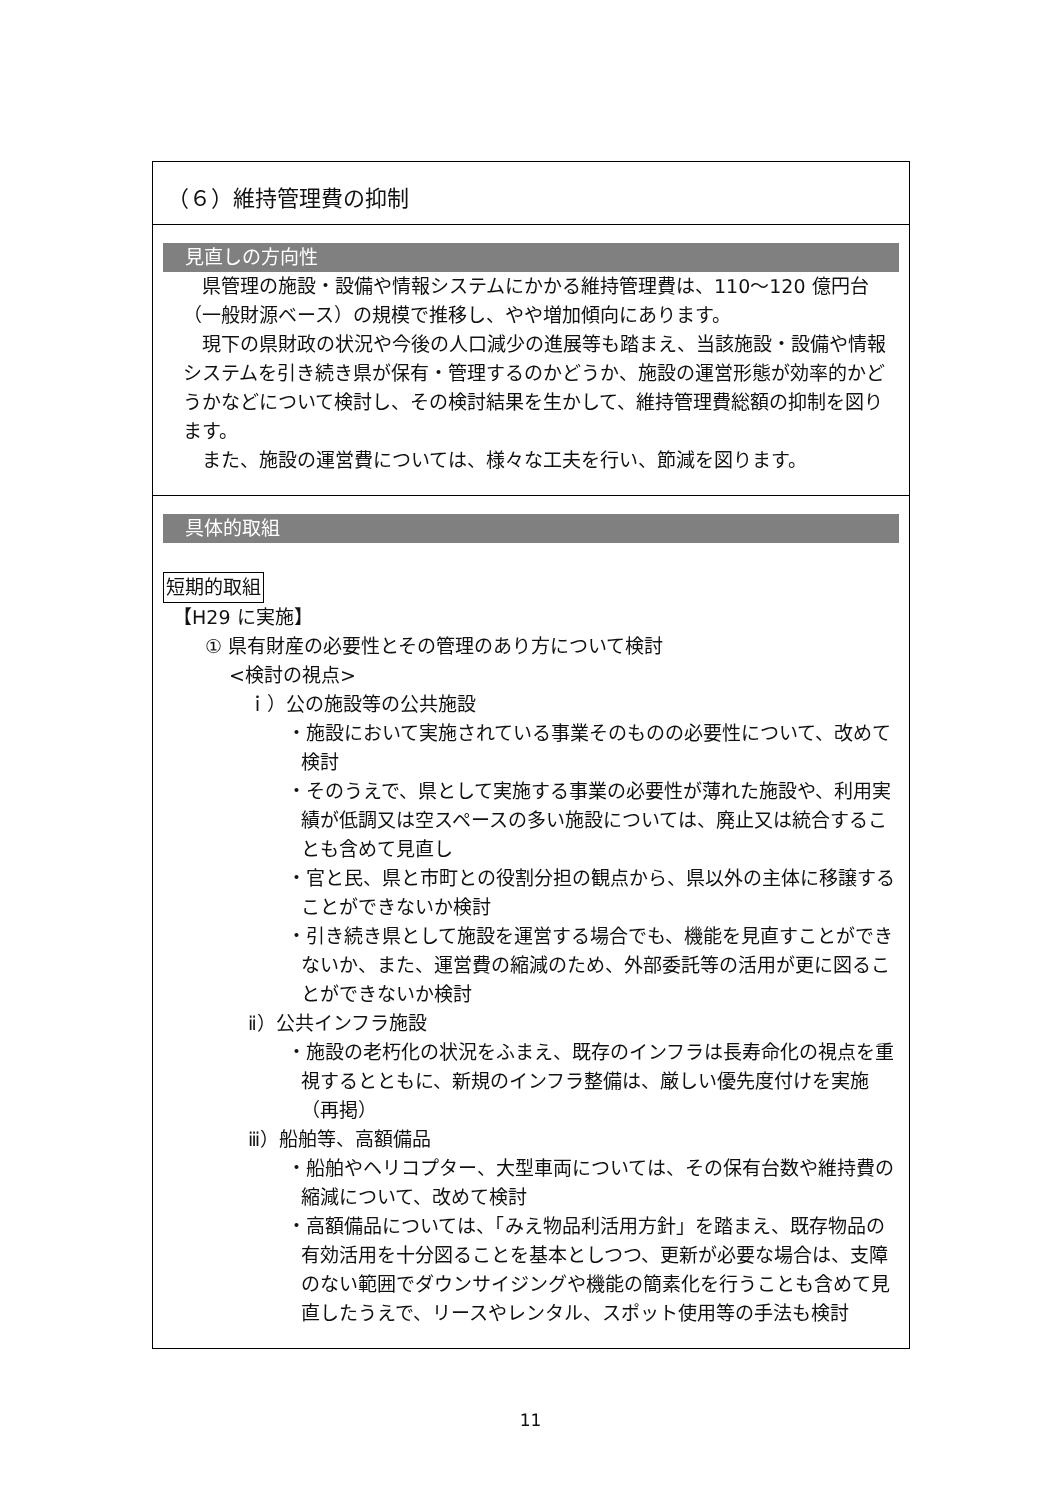（６）維持管理費の抑制
見直しの方向性
県管理の施設・設備や情報システムにかかる維持管理費は、110～120 億円台（一般財源ベース）の規模で推移し、やや増加傾向にあります。
現下の県財政の状況や今後の人口減少の進展等も踏まえ、当該施設・設備や情報システムを引き続き県が保有・管理するのかどうか、施設の運営形態が効率的かどうかなどについて検討し、その検討結果を生かして、維持管理費総額の抑制を図ります。
また、施設の運営費については、様々な工夫を行い、節減を図ります。
具体的取組
短期的取組
【H29 に実施】
① 県有財産の必要性とその管理のあり方について検討
<検討の視点>
ｉ）公の施設等の公共施設
・施設において実施されている事業そのものの必要性について、改めて検討
・そのうえで、県として実施する事業の必要性が薄れた施設や、利用実績が低調又は空スペースの多い施設については、廃止又は統合することも含めて見直し
・官と民、県と市町との役割分担の観点から、県以外の主体に移譲することができないか検討
・引き続き県として施設を運営する場合でも、機能を見直すことができないか、また、運営費の縮減のため、外部委託等の活用が更に図ることができないか検討
ⅱ）公共インフラ施設
・施設の老朽化の状況をふまえ、既存のインフラは長寿命化の視点を重視するとともに、新規のインフラ整備は、厳しい優先度付けを実施（再掲）
ⅲ）船舶等、高額備品
・船舶やヘリコプター、大型車両については、その保有台数や維持費の縮減について、改めて検討
・高額備品については、「みえ物品利活用方針」を踏まえ、既存物品の有効活用を十分図ることを基本としつつ、更新が必要な場合は、支障のない範囲でダウンサイジングや機能の簡素化を行うことも含めて見直したうえで、リースやレンタル、スポット使用等の手法も検討
11